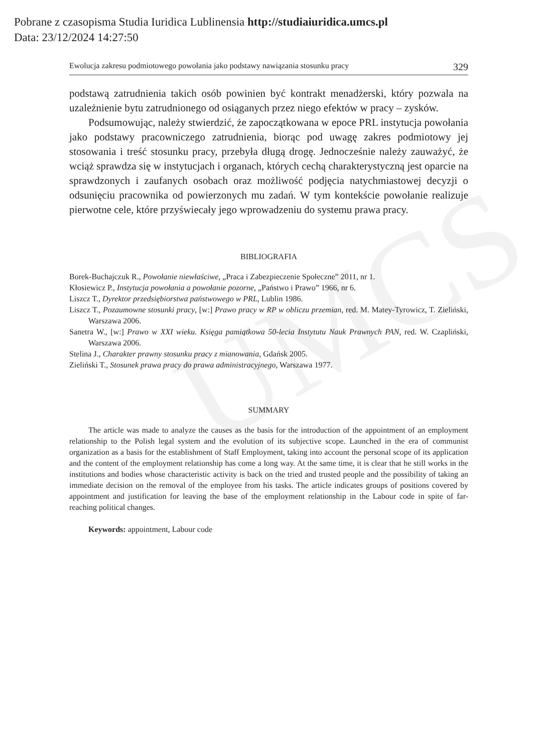Pobrane z czasopisma Studia Iuridica Lublinensia http://studiaiuridica.umcs.pl
Data: 23/12/2024 14:27:50
UMCS
Ewolucja zakresu podmiotowego powołania jako podstawy nawiązania stosunku pracy 329
podstawą zatrudnienia takich osób powinien być kontrakt menadżerski, który pozwala na uzależnienie bytu zatrudnionego od osiąganych przez niego efektów w pracy – zysków.
Podsumowując, należy stwierdzić, że zapoczątkowana w epoce PRL instytucja powołania jako podstawy pracowniczego zatrudnienia, biorąc pod uwagę zakres podmiotowy jej stosowania i treść stosunku pracy, przebyła długą drogę. Jednocześnie należy zauważyć, że wciąż sprawdza się w instytucjach i organach, których cechą charakterystyczną jest oparcie na sprawdzonych i zaufanych osobach oraz możliwość podjęcia natychmiastowej decyzji o odsunięciu pracownika od powierzonych mu zadań. W tym kontekście powołanie realizuje pierwotne cele, które przyświecały jego wprowadzeniu do systemu prawa pracy.
BIBLIOGRAFIA
Borek-Buchajczuk R., Powołanie niewłaściwe, „Praca i Zabezpieczenie Społeczne” 2011, nr 1.
Kłosiewicz P., Instytucja powołania a powołanie pozorne, „Państwo i Prawo” 1966, nr 6.
Liszcz T., Dyrektor przedsiębiorstwa państwowego w PRL, Lublin 1986.
Liszcz T., Pozaumowne stosunki pracy, [w:] Prawo pracy w RP w obliczu przemian, red. M. Matey-Tyrowicz, T. Zieliński, Warszawa 2006.
Sanetra W., [w:] Prawo w XXI wieku. Księga pamiątkowa 50-lecia Instytutu Nauk Prawnych PAN, red. W. Czapliński, Warszawa 2006.
Stelina J., Charakter prawny stosunku pracy z mianowania, Gdańsk 2005.
Zieliński T., Stosunek prawa pracy do prawa administracyjnego, Warszawa 1977.
SUMMARY
The article was made to analyze the causes as the basis for the introduction of the appointment of an employment relationship to the Polish legal system and the evolution of its subjective scope. Launched in the era of communist organization as a basis for the establishment of Staff Employment, taking into account the personal scope of its application and the content of the employment relationship has come a long way. At the same time, it is clear that he still works in the institutions and bodies whose characteristic activity is back on the tried and trusted people and the possibility of taking an immediate decision on the removal of the employee from his tasks. The article indicates groups of positions covered by appointment and justification for leaving the base of the employment relationship in the Labour code in spite of far-reaching political changes.
Keywords: appointment, Labour code